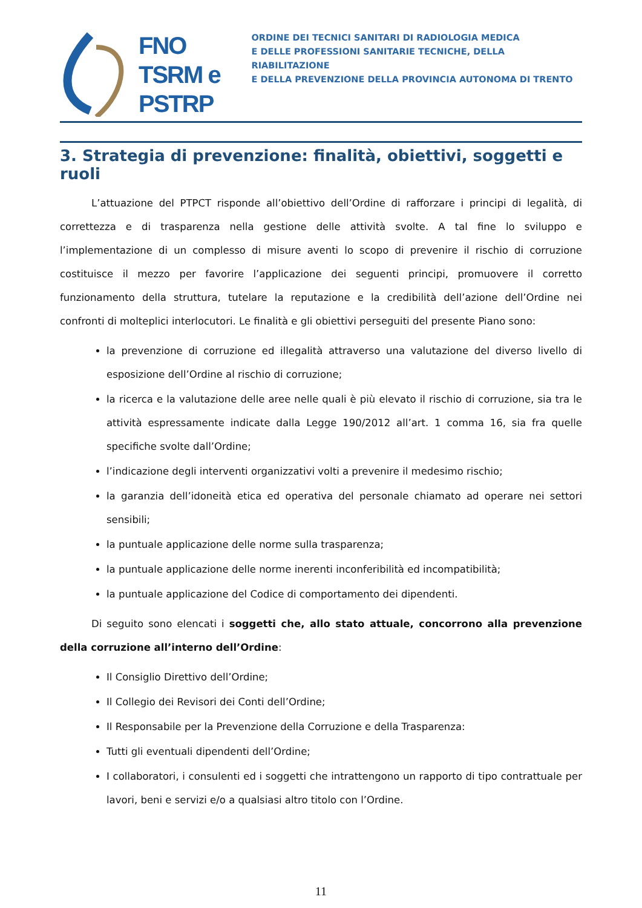FNO
TSRM e
PSTRP
ORDINE DEI TECNICI SANITARI DI RADIOLOGIA MEDICA
E DELLE PROFESSIONI SANITARIE TECNICHE, DELLA RIABILITAZIONE
E DELLA PREVENZIONE DELLA PROVINCIA AUTONOMA DI TRENTO
3. Strategia di prevenzione: finalità, obiettivi, soggetti e ruoli
L’attuazione del PTPCT risponde all’obiettivo dell’Ordine di rafforzare i principi di legalità, di correttezza e di trasparenza nella gestione delle attività svolte. A tal fine lo sviluppo e l’implementazione di un complesso di misure aventi lo scopo di prevenire il rischio di corruzione costituisce il mezzo per favorire l’applicazione dei seguenti principi, promuovere il corretto funzionamento della struttura, tutelare la reputazione e la credibilità dell’azione dell’Ordine nei confronti di molteplici interlocutori. Le finalità e gli obiettivi perseguiti del presente Piano sono:
la prevenzione di corruzione ed illegalità attraverso una valutazione del diverso livello di esposizione dell’Ordine al rischio di corruzione;
la ricerca e la valutazione delle aree nelle quali è più elevato il rischio di corruzione, sia tra le attività espressamente indicate dalla Legge 190/2012 all’art. 1 comma 16, sia fra quelle specifiche svolte dall’Ordine;
l’indicazione degli interventi organizzativi volti a prevenire il medesimo rischio;
la garanzia dell’idoneità etica ed operativa del personale chiamato ad operare nei settori sensibili;
la puntuale applicazione delle norme sulla trasparenza;
la puntuale applicazione delle norme inerenti inconferibilità ed incompatibilità;
la puntuale applicazione del Codice di comportamento dei dipendenti.
Di seguito sono elencati i soggetti che, allo stato attuale, concorrono alla prevenzione della corruzione all’interno dell’Ordine:
Il Consiglio Direttivo dell’Ordine;
Il Collegio dei Revisori dei Conti dell’Ordine;
Il Responsabile per la Prevenzione della Corruzione e della Trasparenza:
Tutti gli eventuali dipendenti dell’Ordine;
I collaboratori, i consulenti ed i soggetti che intrattengono un rapporto di tipo contrattuale per lavori, beni e servizi e/o a qualsiasi altro titolo con l’Ordine.
11